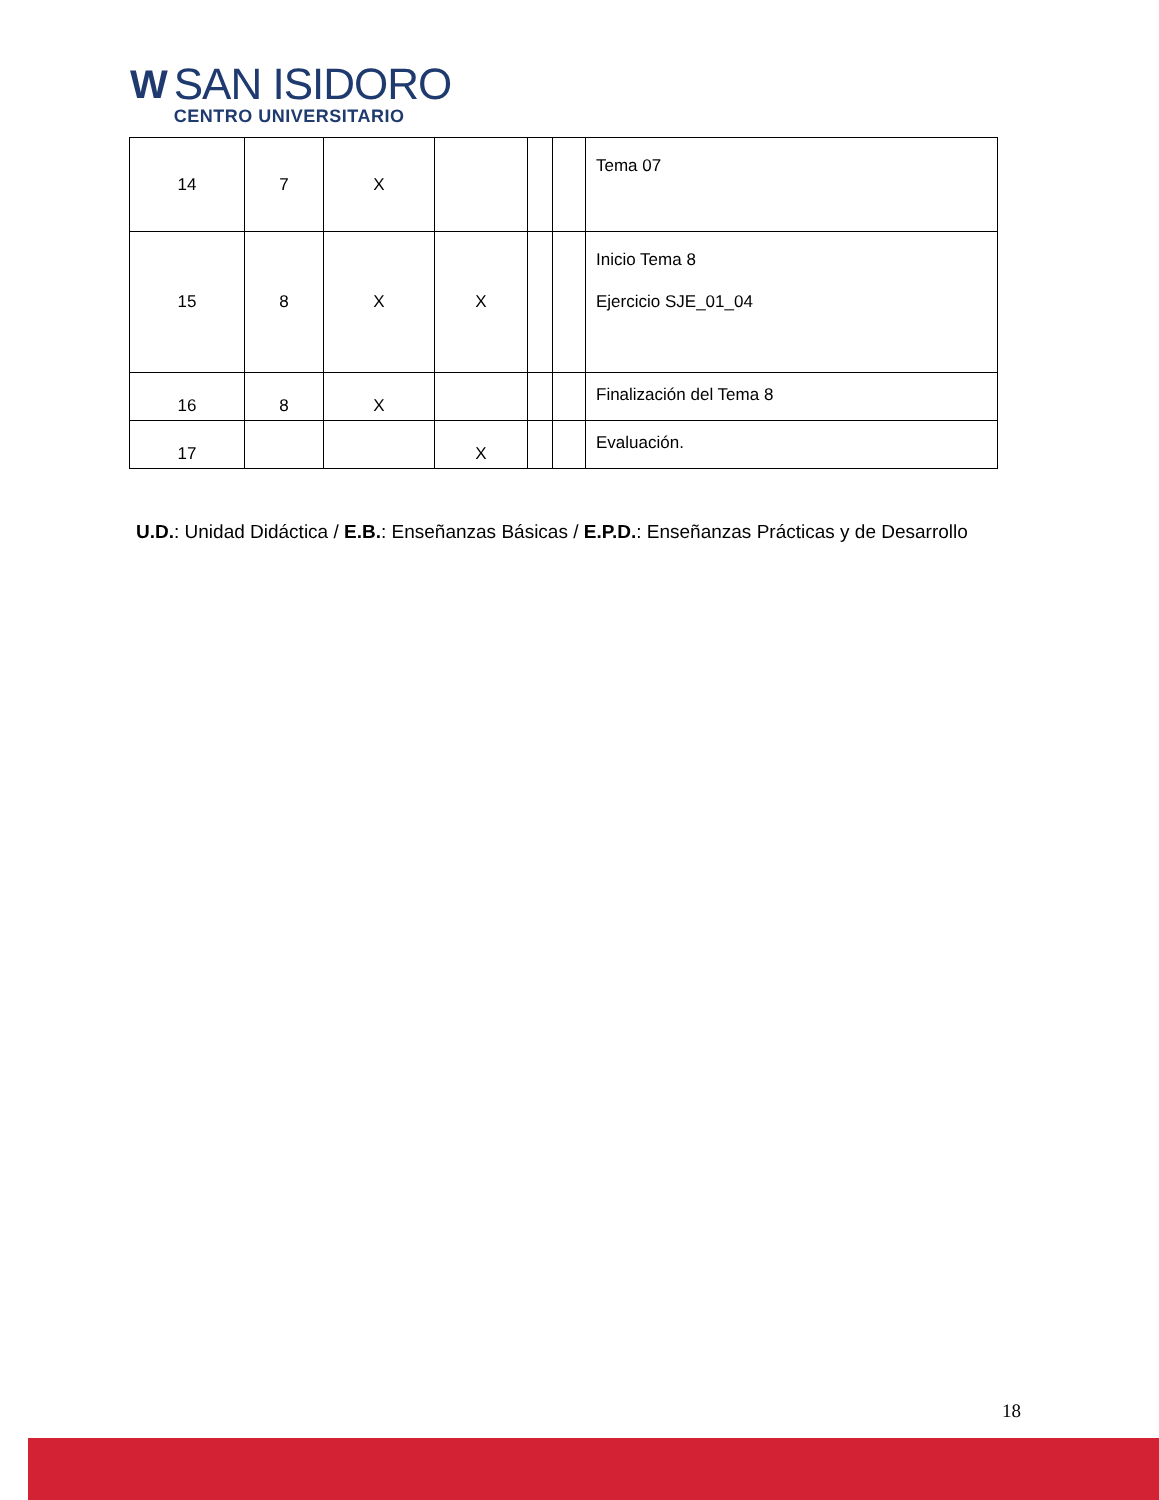W
SAN ISIDORO
CENTRO UNIVERSITARIO
| 14 | 7 | X | | | | Tema 07 |
| 15 | 8 | X | X | | | Inicio Tema 8 Ejercicio SJE_01_04 |
| 16 | 8 | X | | | | Finalización del Tema 8 |
| 17 | | | X | | | Evaluación. |
U.D.: Unidad Didáctica / E.B.: Enseñanzas Básicas / E.P.D.: Enseñanzas Prácticas y de Desarrollo
18